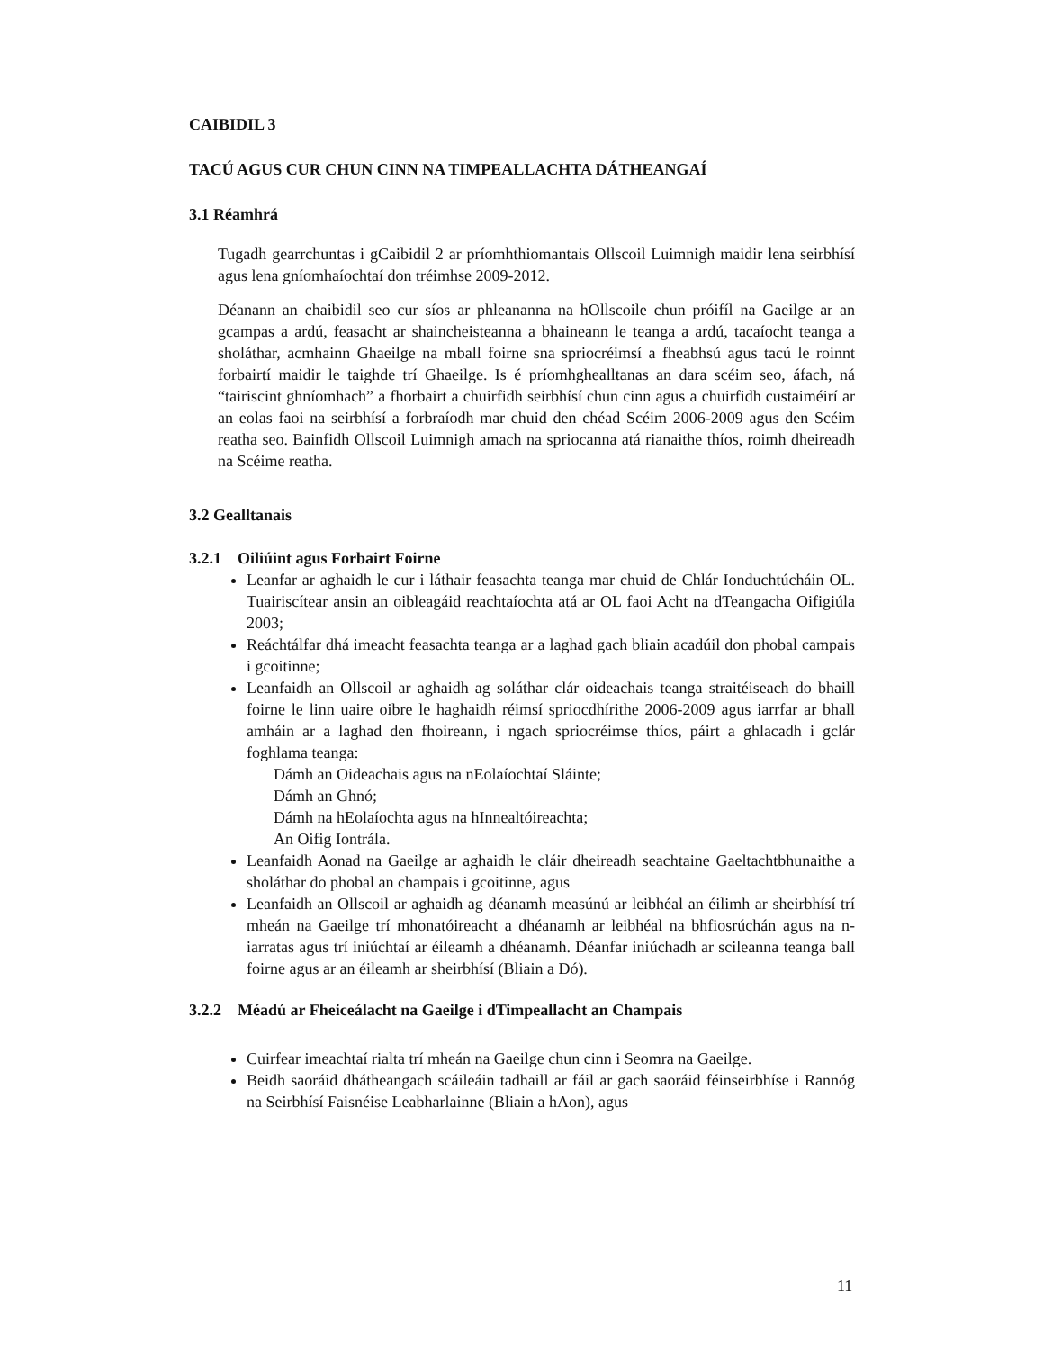CAIBIDIL 3
TACÚ AGUS CUR CHUN CINN NA TIMPEALLACHTA DÁTHEANGAÍ
3.1 Réamhrá
Tugadh gearrchuntas i gCaibidil 2 ar príomhthiomantais Ollscoil Luimnigh maidir lena seirbhísí agus lena gníomhaíochtaí don tréimhse 2009-2012.
Déanann an chaibidil seo cur síos ar phleananna na hOllscoile chun próifíl na Gaeilge ar an gcampas a ardú, feasacht ar shaincheisteanna a bhaineann le teanga a ardú, tacaíocht teanga a sholáthar, acmhainn Ghaeilge na mball foirne sna spriocréimsí a fheabhsú agus tacú le roinnt forbairtí maidir le taighde trí Ghaeilge. Is é príomhghealltanas an dara scéim seo, áfach, ná “tairiscint ghníomhach” a fhorbairt a chuirfidh seirbhísí chun cinn agus a chuirfidh custaiméirí ar an eolas faoi na seirbhísí a forbraíodh mar chuid den chéad Scéim 2006-2009 agus den Scéim reatha seo. Bainfidh Ollscoil Luimnigh amach na spriocanna atá rianaithe thíos, roimh dheireadh na Scéime reatha.
3.2 Gealltanais
3.2.1 Oiliúint agus Forbairt Foirne
Leanfar ar aghaidh le cur i láthair feasachta teanga mar chuid de Chlár Ionduchtúcháin OL. Tuairiscítear ansin an oibleagáid reachtaíochta atá ar OL faoi Acht na dTeangacha Oifigiúla 2003;
Reáchtálfar dhá imeacht feasachta teanga ar a laghad gach bliain acadúil don phobal campais i gcoitinne;
Leanfaidh an Ollscoil ar aghaidh ag soláthar clár oideachais teanga straitéiseach do bhaill foirne le linn uaire oibre le haghaidh réimsí spriocdhírithe 2006-2009 agus iarrfar ar bhall amháin ar a laghad den fhoireann, i ngach spriocréimse thíos, páirt a ghlacadh i gclár foghlama teanga:
Dámh an Oideachais agus na nEolaíochtaí Sláinte;
Dámh an Ghnó;
Dámh na hEolaíochta agus na hInnealtóireachta;
An Oifig Iontrála.
Leanfaidh Aonad na Gaeilge ar aghaidh le cláir dheireadh seachtaine Gaeltachtbhunaithe a sholáthar do phobal an champais i gcoitinne, agus
Leanfaidh an Ollscoil ar aghaidh ag déanamh measúnú ar leibhéal an éilimh ar sheirbhísí trí mheán na Gaeilge trí mhonatóireacht a dhéanamh ar leibhéal na bhfiosrúchán agus na n-iarratas agus trí iniúchtaí ar éileamh a dhéanamh. Déanfar iniúchadh ar scileanna teanga ball foirne agus ar an éileamh ar sheirbhísí (Bliain a Dó).
3.2.2 Méadú ar Fheiceálacht na Gaeilge i dTimpeallacht an Champais
Cuirfear imeachtaí rialta trí mheán na Gaeilge chun cinn i Seomra na Gaeilge.
Beidh saoráid dhátheangach scáileáin tadhaill ar fáil ar gach saoráid féinseirbhíse i Rannóg na Seirbhísí Faisnéise Leabharlainne (Bliain a hAon), agus
11